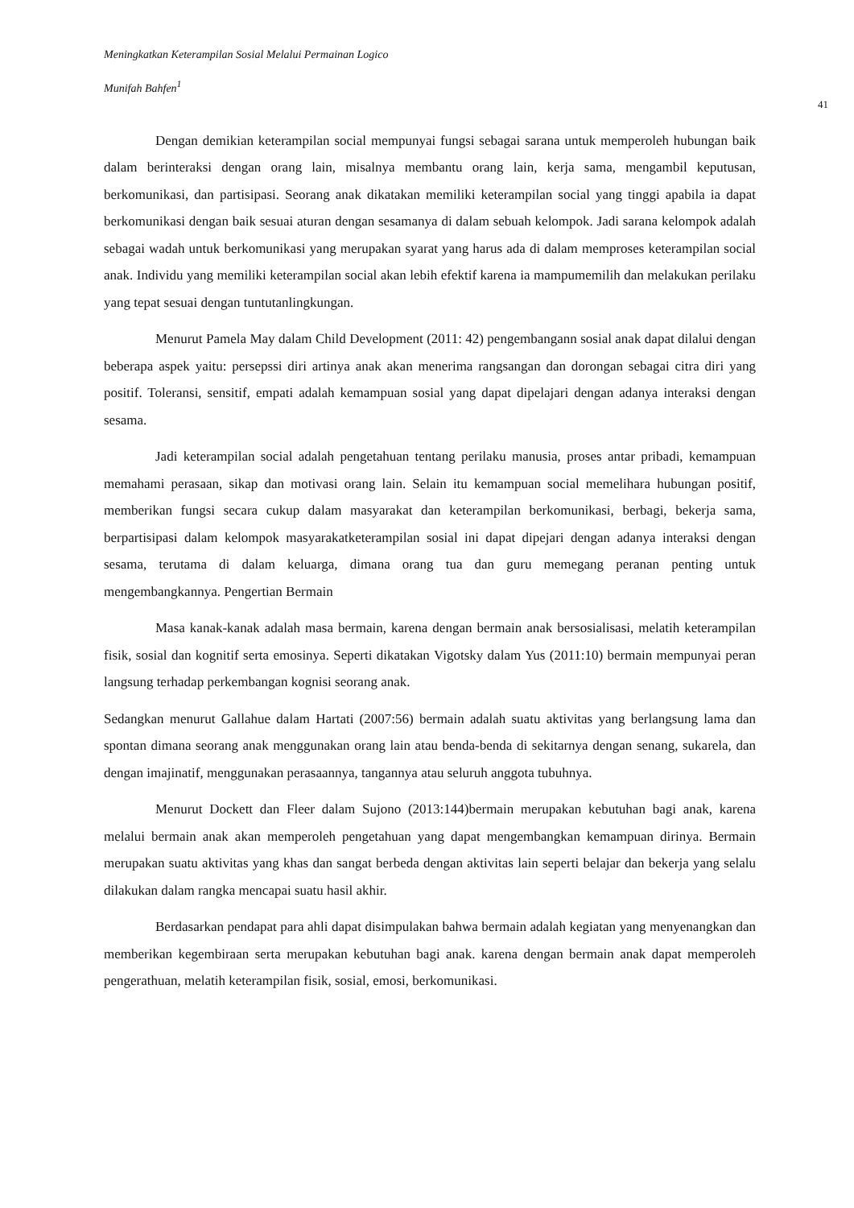Meningkatkan Keterampilan Sosial Melalui Permainan Logico
Munifah Bahfen<sup>1</sup>
41
Dengan demikian keterampilan social mempunyai fungsi sebagai sarana untuk memperoleh hubungan baik dalam berinteraksi dengan orang lain, misalnya membantu orang lain, kerja sama, mengambil keputusan, berkomunikasi, dan partisipasi. Seorang anak dikatakan memiliki keterampilan social yang tinggi apabila ia dapat berkomunikasi dengan baik sesuai aturan dengan sesamanya di dalam sebuah kelompok. Jadi sarana kelompok adalah sebagai wadah untuk berkomunikasi yang merupakan syarat yang harus ada di dalam memproses keterampilan social anak. Individu yang memiliki keterampilan social akan lebih efektif karena ia mampumemilih dan melakukan perilaku yang tepat sesuai dengan tuntutanlingkungan.
Menurut Pamela May dalam Child Development (2011: 42) pengembangann sosial anak dapat dilalui dengan beberapa aspek yaitu: persepssi diri artinya anak akan menerima rangsangan dan dorongan sebagai citra diri yang positif. Toleransi, sensitif, empati adalah kemampuan sosial yang dapat dipelajari dengan adanya interaksi dengan sesama.
Jadi keterampilan social adalah pengetahuan tentang perilaku manusia, proses antar pribadi, kemampuan memahami perasaan, sikap dan motivasi orang lain. Selain itu kemampuan social memelihara hubungan positif, memberikan fungsi secara cukup dalam masyarakat dan keterampilan berkomunikasi, berbagi, bekerja sama, berpartisipasi dalam kelompok masyarakatketerampilan sosial ini dapat dipejari dengan adanya interaksi dengan sesama, terutama di dalam keluarga, dimana orang tua dan guru memegang peranan penting untuk mengembangkannya. Pengertian Bermain
Masa kanak-kanak adalah masa bermain, karena dengan bermain anak bersosialisasi, melatih keterampilan fisik, sosial dan kognitif serta emosinya. Seperti dikatakan Vigotsky dalam Yus (2011:10) bermain mempunyai peran langsung terhadap perkembangan kognisi seorang anak.
Sedangkan menurut Gallahue dalam Hartati (2007:56) bermain adalah suatu aktivitas yang berlangsung lama dan spontan dimana seorang anak menggunakan orang lain atau benda-benda di sekitarnya dengan senang, sukarela, dan dengan imajinatif, menggunakan perasaannya, tangannya atau seluruh anggota tubuhnya.
Menurut Dockett dan Fleer dalam Sujono (2013:144)bermain merupakan kebutuhan bagi anak, karena melalui bermain anak akan memperoleh pengetahuan yang dapat mengembangkan kemampuan dirinya. Bermain merupakan suatu aktivitas yang khas dan sangat berbeda dengan aktivitas lain seperti belajar dan bekerja yang selalu dilakukan dalam rangka mencapai suatu hasil akhir.
Berdasarkan pendapat para ahli dapat disimpulakan bahwa bermain adalah kegiatan yang menyenangkan dan memberikan kegembiraan serta merupakan kebutuhan bagi anak. karena dengan bermain anak dapat memperoleh pengerathuan, melatih keterampilan fisik, sosial, emosi, berkomunikasi.